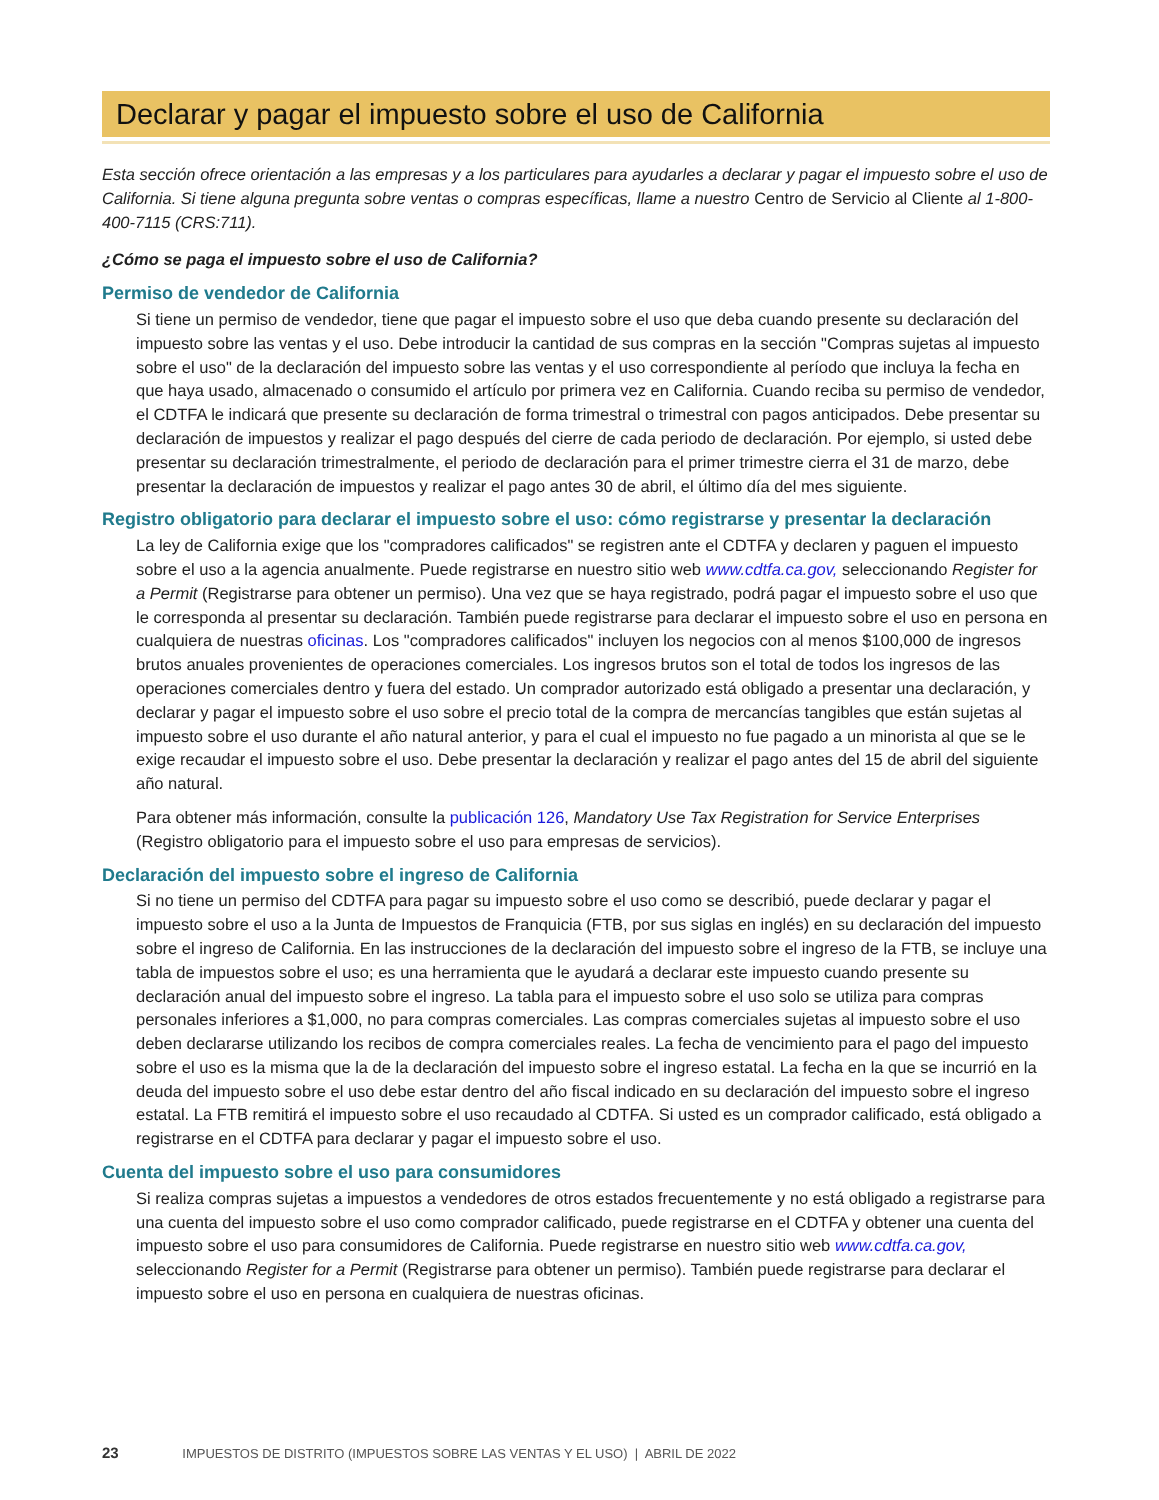Declarar y pagar el impuesto sobre el uso de California
Esta sección ofrece orientación a las empresas y a los particulares para ayudarles a declarar y pagar el impuesto sobre el uso de California. Si tiene alguna pregunta sobre ventas o compras específicas, llame a nuestro Centro de Servicio al Cliente al 1-800-400-7115 (CRS:711).
¿Cómo se paga el impuesto sobre el uso de California?
Permiso de vendedor de California
Si tiene un permiso de vendedor, tiene que pagar el impuesto sobre el uso que deba cuando presente su declaración del impuesto sobre las ventas y el uso. Debe introducir la cantidad de sus compras en la sección "Compras sujetas al impuesto sobre el uso" de la declaración del impuesto sobre las ventas y el uso correspondiente al período que incluya la fecha en que haya usado, almacenado o consumido el artículo por primera vez en California. Cuando reciba su permiso de vendedor, el CDTFA le indicará que presente su declaración de forma trimestral o trimestral con pagos anticipados. Debe presentar su declaración de impuestos y realizar el pago después del cierre de cada periodo de declaración. Por ejemplo, si usted debe presentar su declaración trimestralmente, el periodo de declaración para el primer trimestre cierra el 31 de marzo, debe presentar la declaración de impuestos y realizar el pago antes 30 de abril, el último día del mes siguiente.
Registro obligatorio para declarar el impuesto sobre el uso: cómo registrarse y presentar la declaración
La ley de California exige que los "compradores calificados" se registren ante el CDTFA y declaren y paguen el impuesto sobre el uso a la agencia anualmente. Puede registrarse en nuestro sitio web www.cdtfa.ca.gov, seleccionando Register for a Permit (Registrarse para obtener un permiso). Una vez que se haya registrado, podrá pagar el impuesto sobre el uso que le corresponda al presentar su declaración. También puede registrarse para declarar el impuesto sobre el uso en persona en cualquiera de nuestras oficinas. Los "compradores calificados" incluyen los negocios con al menos $100,000 de ingresos brutos anuales provenientes de operaciones comerciales. Los ingresos brutos son el total de todos los ingresos de las operaciones comerciales dentro y fuera del estado. Un comprador autorizado está obligado a presentar una declaración, y declarar y pagar el impuesto sobre el uso sobre el precio total de la compra de mercancías tangibles que están sujetas al impuesto sobre el uso durante el año natural anterior, y para el cual el impuesto no fue pagado a un minorista al que se le exige recaudar el impuesto sobre el uso. Debe presentar la declaración y realizar el pago antes del 15 de abril del siguiente año natural.
Para obtener más información, consulte la publicación 126, Mandatory Use Tax Registration for Service Enterprises (Registro obligatorio para el impuesto sobre el uso para empresas de servicios).
Declaración del impuesto sobre el ingreso de California
Si no tiene un permiso del CDTFA para pagar su impuesto sobre el uso como se describió, puede declarar y pagar el impuesto sobre el uso a la Junta de Impuestos de Franquicia (FTB, por sus siglas en inglés) en su declaración del impuesto sobre el ingreso de California. En las instrucciones de la declaración del impuesto sobre el ingreso de la FTB, se incluye una tabla de impuestos sobre el uso; es una herramienta que le ayudará a declarar este impuesto cuando presente su declaración anual del impuesto sobre el ingreso. La tabla para el impuesto sobre el uso solo se utiliza para compras personales inferiores a $1,000, no para compras comerciales. Las compras comerciales sujetas al impuesto sobre el uso deben declararse utilizando los recibos de compra comerciales reales. La fecha de vencimiento para el pago del impuesto sobre el uso es la misma que la de la declaración del impuesto sobre el ingreso estatal. La fecha en la que se incurrió en la deuda del impuesto sobre el uso debe estar dentro del año fiscal indicado en su declaración del impuesto sobre el ingreso estatal. La FTB remitirá el impuesto sobre el uso recaudado al CDTFA. Si usted es un comprador calificado, está obligado a registrarse en el CDTFA para declarar y pagar el impuesto sobre el uso.
Cuenta del impuesto sobre el uso para consumidores
Si realiza compras sujetas a impuestos a vendedores de otros estados frecuentemente y no está obligado a registrarse para una cuenta del impuesto sobre el uso como comprador calificado, puede registrarse en el CDTFA y obtener una cuenta del impuesto sobre el uso para consumidores de California. Puede registrarse en nuestro sitio web www.cdtfa.ca.gov, seleccionando Register for a Permit (Registrarse para obtener un permiso). También puede registrarse para declarar el impuesto sobre el uso en persona en cualquiera de nuestras oficinas.
23 IMPUESTOS DE DISTRITO (IMPUESTOS SOBRE LAS VENTAS Y EL USO) | ABRIL DE 2022